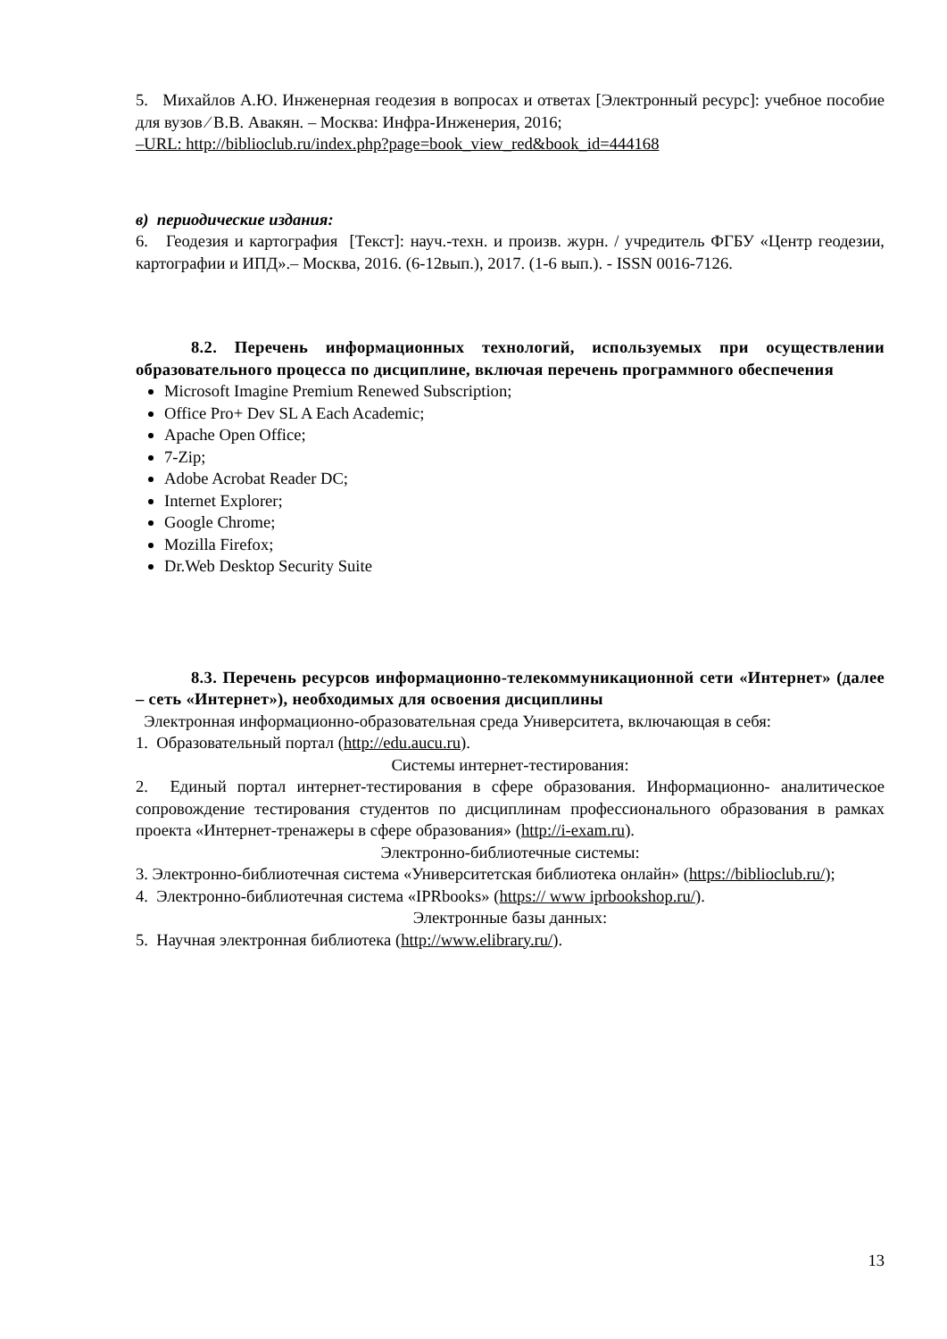5. Михайлов А.Ю. Инженерная геодезия в вопросах и ответах [Электронный ресурс]: учебное пособие для вузов ⁄ В.В. Авакян. – Москва: Инфра-Инженерия, 2016;
–URL: http://biblioclub.ru/index.php?page=book_view_red&book_id=444168
в) периодические издания:
6. Геодезия и картография [Текст]: науч.-техн. и произв. журн. / учредитель ФГБУ «Центр геодезии, картографии и ИПД».– Москва, 2016. (6-12вып.), 2017. (1-6 вып.). - ISSN 0016-7126.
8.2. Перечень информационных технологий, используемых при осуществлении образовательного процесса по дисциплине, включая перечень программного обеспечения
Microsoft Imagine Premium Renewed Subscription;
Office Pro+ Dev SL A Each Academic;
Apache Open Office;
7-Zip;
Adobe Acrobat Reader DC;
Internet Explorer;
Google Chrome;
Mozilla Firefox;
Dr.Web Desktop Security Suite
8.3. Перечень ресурсов информационно-телекоммуникационной сети «Интернет» (далее – сеть «Интернет»), необходимых для освоения дисциплины
Электронная информационно-образовательная среда Университета, включающая в себя:
1. Образовательный портал (http://edu.aucu.ru).
Системы интернет-тестирования:
2. Единый портал интернет-тестирования в сфере образования. Информационно- аналитическое сопровождение тестирования студентов по дисциплинам профессионального образования в рамках проекта «Интернет-тренажеры в сфере образования» (http://i-exam.ru).
Электронно-библиотечные системы:
3. Электронно-библиотечная система «Университетская библиотека онлайн» (https://biblioclub.ru/);
4. Электронно-библиотечная система «IPRbooks» (https:// www iprbookshop.ru/).
Электронные базы данных:
5. Научная электронная библиотека (http://www.elibrary.ru/).
13